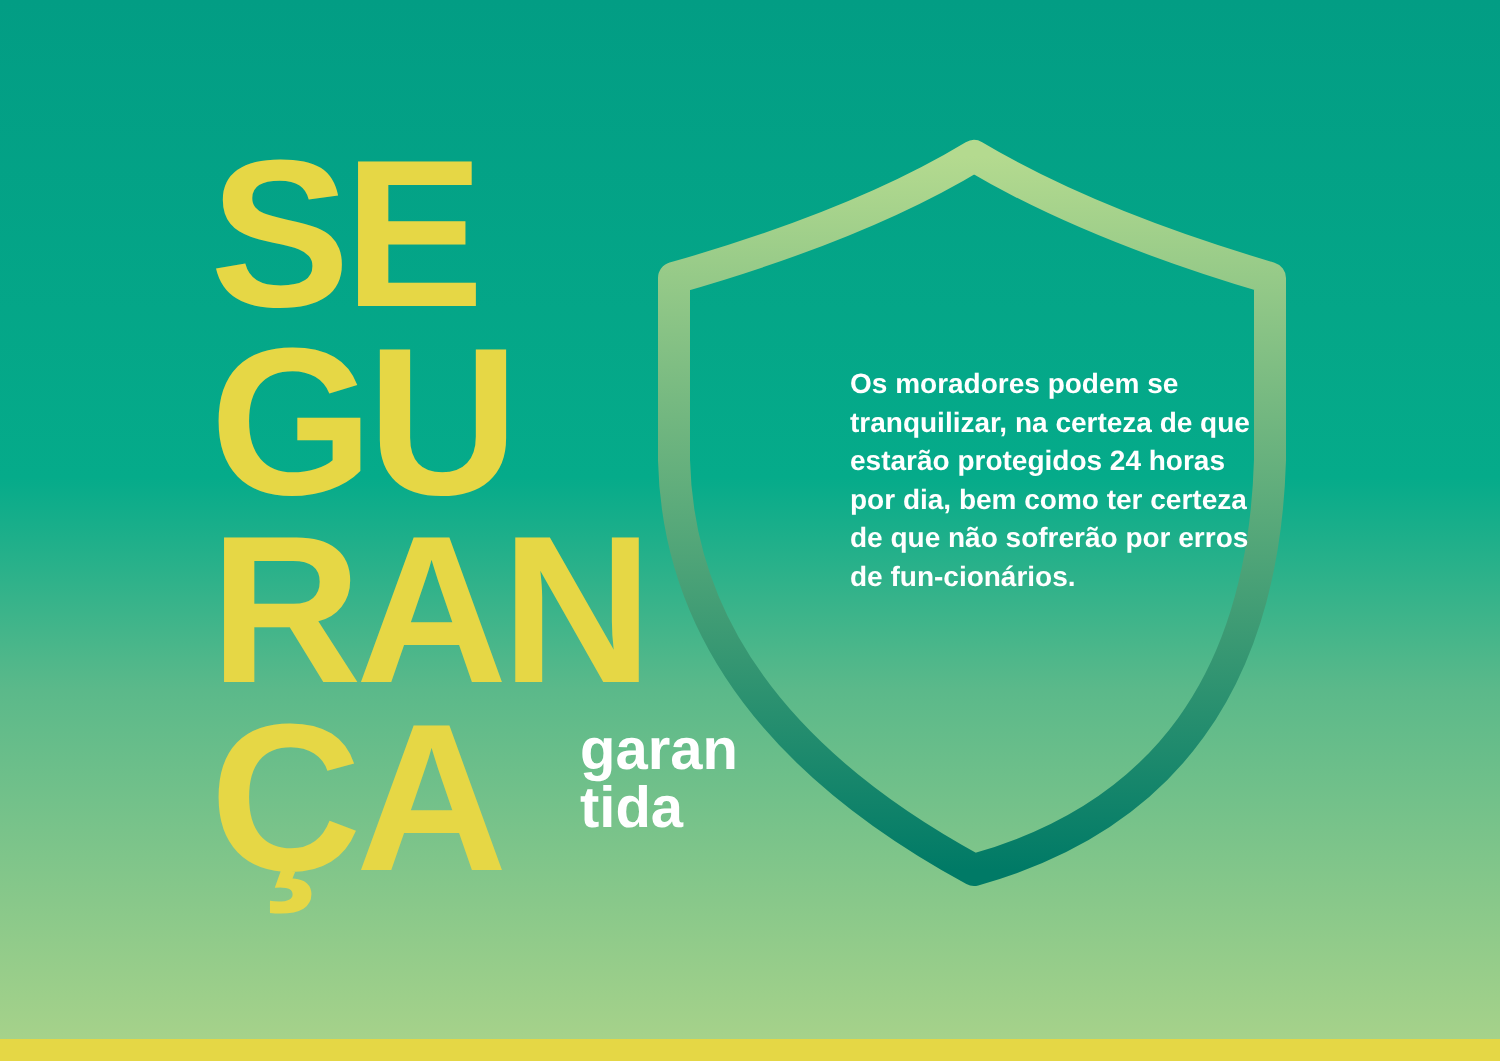SE
GU
RAN
ÇA
garan
tida
Os moradores podem se tranquilizar, na certeza de que estarão protegidos 24 horas por dia, bem como ter certeza de que não sofrerão por erros de fun-cionários.